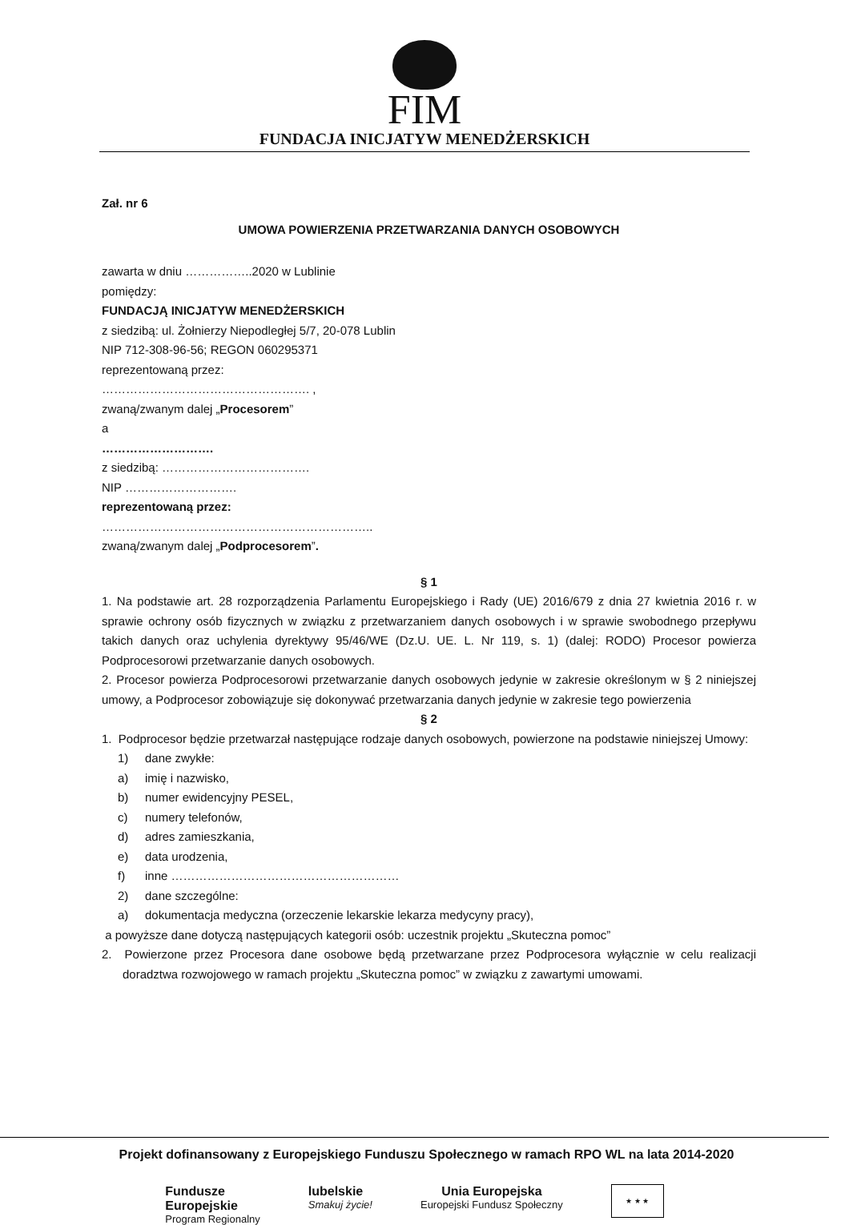FIM
FUNDACJA INICJATYW MENEDŻERSKICH
Zał. nr 6
UMOWA POWIERZENIA PRZETWARZANIA DANYCH OSOBOWYCH
zawarta w dniu ……………..2020 w Lublinie
pomiędzy:
FUNDACJĄ INICJATYW MENEDŻERSKICH
z siedzibą: ul. Żołnierzy Niepodległej 5/7, 20-078 Lublin
NIP 712-308-96-56; REGON 060295371
reprezentowaną przez:
……………………………………………. ,
zwaną/zwanym dalej „Procesorem”
a
……………………….
z siedzibą: ……………………………….
NIP ……………………….
reprezentowaną przez:
…………………………………………………………..
zwaną/zwanym dalej „Podprocesorem”.
§ 1
1. Na podstawie art. 28 rozporządzenia Parlamentu Europejskiego i Rady (UE) 2016/679 z dnia 27 kwietnia 2016 r. w sprawie ochrony osób fizycznych w związku z przetwarzaniem danych osobowych i w sprawie swobodnego przepływu takich danych oraz uchylenia dyrektywy 95/46/WE (Dz.U. UE. L. Nr 119, s. 1) (dalej: RODO) Procesor powierza Podprocesorowi przetwarzanie danych osobowych.
2. Procesor powierza Podprocesorowi przetwarzanie danych osobowych jedynie w zakresie określonym w § 2 niniejszej umowy, a Podprocesor zobowiązuje się dokonywać przetwarzania danych jedynie w zakresie tego powierzenia
§ 2
1. Podprocesor będzie przetwarzał następujące rodzaje danych osobowych, powierzone na podstawie niniejszej Umowy:
1) dane zwykłe:
a) imię i nazwisko,
b) numer ewidencyjny PESEL,
c) numery telefonów,
d) adres zamieszkania,
e) data urodzenia,
f) inne …………………………………………………
2) dane szczególne:
a) dokumentacja medyczna (orzeczenie lekarskie lekarza medycyny pracy),
a powyższe dane dotyczą następujących kategorii osób: uczestnik projektu „Skuteczna pomoc”
2. Powierzone przez Procesora dane osobowe będą przetwarzane przez Podprocesora wyłącznie w celu realizacji doradztwa rozwojowego w ramach projektu „Skuteczna pomoc” w związku z zawartymi umowami.
Projekt dofinansowany z Europejskiego Funduszu Społecznego w ramach RPO WL na lata 2014-2020
Fundusze
Europejskie
Program Regionalny
lubelskie
Smakuj życie!
Unia Europejska
Europejski Fundusz Społeczny
★ ★ ★